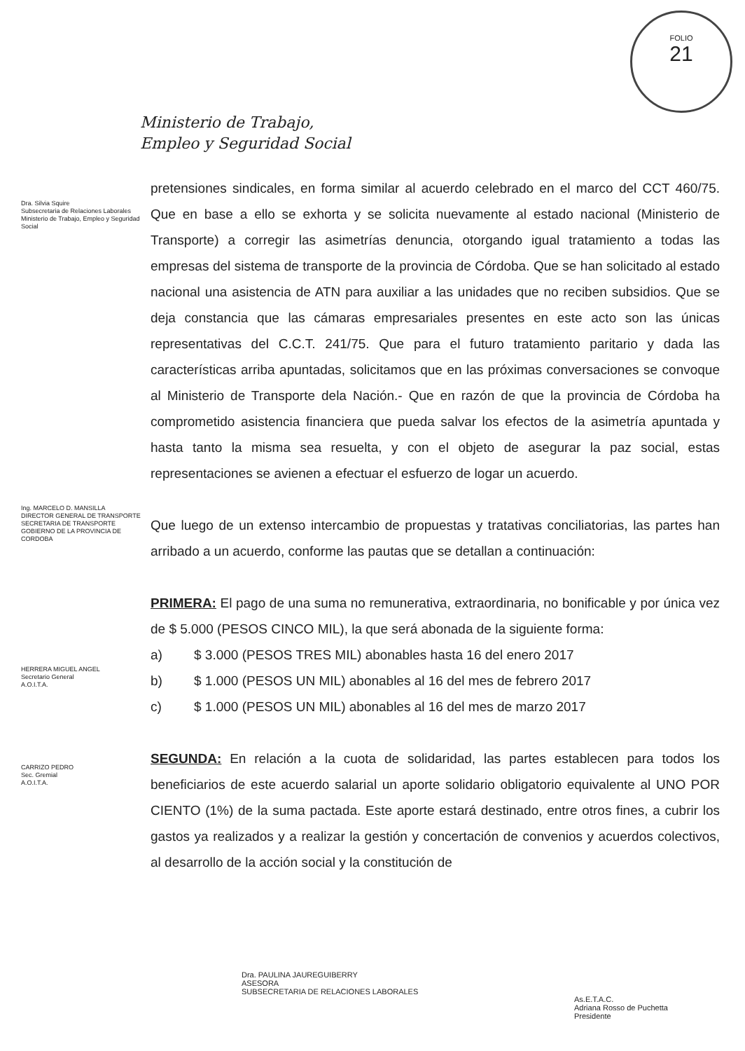FOLIO
21
Ministerio de Trabajo,
Empleo y Seguridad Social
Dra. Silvia Squire
Subsecretaria de Relaciones Laborales
Ministerio de Trabajo, Empleo y Seguridad Social
Ing. MARCELO D. MANSILLA
DIRECTOR GENERAL DE TRANSPORTE
SECRETARIA DE TRANSPORTE
GOBIERNO DE LA PROVINCIA DE CORDOBA
HERRERA MIGUEL ANGEL
Secretario General
A.O.I.T.A.
CARRIZO PEDRO
Sec. Gremial
A.O.I.T.A.
pretensiones sindicales, en forma similar al acuerdo celebrado en el marco del CCT 460/75. Que en base a ello se exhorta y se solicita nuevamente al estado nacional (Ministerio de Transporte) a corregir las asimetrías denuncia, otorgando igual tratamiento a todas las empresas del sistema de transporte de la provincia de Córdoba. Que se han solicitado al estado nacional una asistencia de ATN para auxiliar a las unidades que no reciben subsidios. Que se deja constancia que las cámaras empresariales presentes en este acto son las únicas representativas del C.C.T. 241/75. Que para el futuro tratamiento paritario y dada las características arriba apuntadas, solicitamos que en las próximas conversaciones se convoque al Ministerio de Transporte dela Nación.- Que en razón de que la provincia de Córdoba ha comprometido asistencia financiera que pueda salvar los efectos de la asimetría apuntada y hasta tanto la misma sea resuelta, y con el objeto de asegurar la paz social, estas representaciones se avienen a efectuar el esfuerzo de logar un acuerdo.
Que luego de un extenso intercambio de propuestas y tratativas conciliatorias, las partes han arribado a un acuerdo, conforme las pautas que se detallan a continuación:
PRIMERA: El pago de una suma no remunerativa, extraordinaria, no bonificable y por única vez de $ 5.000 (PESOS CINCO MIL), la que será abonada de la siguiente forma:
a) $ 3.000 (PESOS TRES MIL) abonables hasta 16 del enero 2017
b) $ 1.000 (PESOS UN MIL) abonables al 16 del mes de febrero 2017
c) $ 1.000 (PESOS UN MIL) abonables al 16 del mes de marzo 2017
SEGUNDA: En relación a la cuota de solidaridad, las partes establecen para todos los beneficiarios de este acuerdo salarial un aporte solidario obligatorio equivalente al UNO POR CIENTO (1%) de la suma pactada. Este aporte estará destinado, entre otros fines, a cubrir los gastos ya realizados y a realizar la gestión y concertación de convenios y acuerdos colectivos, al desarrollo de la acción social y la constitución de
Dra. PAULINA JAUREGUIBERRY
ASESORA
SUBSECRETARIA DE RELACIONES LABORALES
As.E.T.A.C.
Adriana Rosso de Puchetta
Presidente